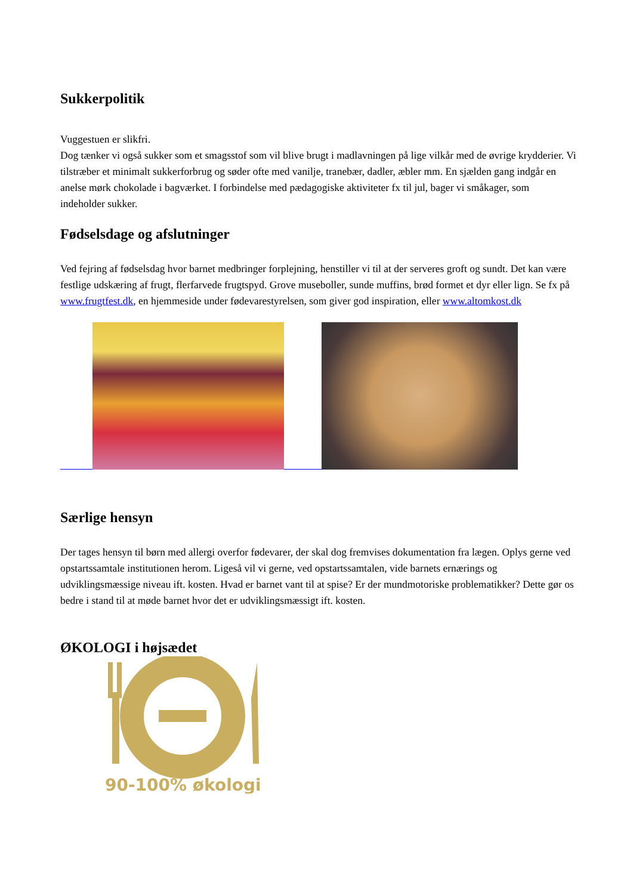Sukkerpolitik
Vuggestuen er slikfri.
Dog tænker vi også sukker som et smagsstof som vil blive brugt i madlavningen på lige vilkår med de øvrige krydderier. Vi tilstræber et minimalt sukkerforbrug og søder ofte med vanilje, tranebær, dadler, æbler mm. En sjælden gang indgår en anelse mørk chokolade i bagværket. I forbindelse med pædagogiske aktiviteter fx til jul, bager vi småkager, som indeholder sukker.
Fødselsdage og afslutninger
Ved fejring af fødselsdag hvor barnet medbringer forplejning, henstiller vi til at der serveres groft og sundt. Det kan være festlige udskæring af frugt, flerfarvede frugtspyd. Grove museboller, sunde muffins, brød formet et dyr eller lign. Se fx på www.frugtfest.dk, en hjemmeside under fødevarestyrelsen, som giver god inspiration, eller www.altomkost.dk
Særlige hensyn
Der tages hensyn til børn med allergi overfor fødevarer, der skal dog fremvises dokumentation fra lægen. Oplys gerne ved opstartssamtale institutionen herom. Ligeså vil vi gerne, ved opstartssamtalen, vide barnets ernærings og udviklingsmæssige niveau ift. kosten. Hvad er barnet vant til at spise? Er der mundmotoriske problematikker? Dette gør os bedre i stand til at møde barnet hvor det er udviklingsmæssigt ift. kosten.
ØKOLOGI i højsædet
90-100% økologi